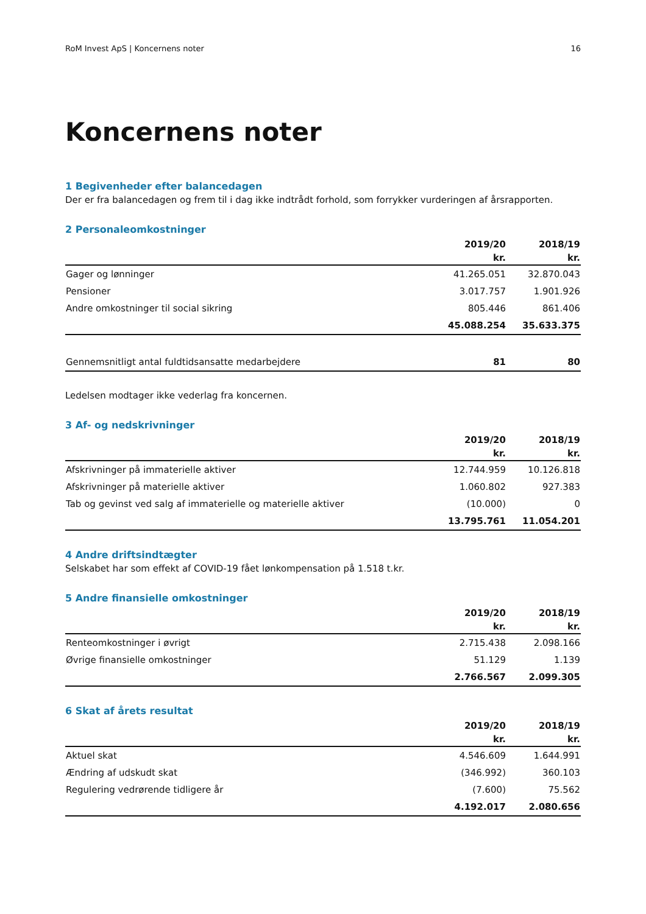RoM Invest ApS | Koncernens noter 16
Koncernens noter
1 Begivenheder efter balancedagen
Der er fra balancedagen og frem til i dag ikke indtrådt forhold, som forrykker vurderingen af årsrapporten.
2 Personaleomkostninger
| | 2019/20 | 2018/19 |
| --- | --- | --- |
| | kr. | kr. |
| Gager og lønninger | 41.265.051 | 32.870.043 |
| Pensioner | 3.017.757 | 1.901.926 |
| Andre omkostninger til social sikring | 805.446 | 861.406 |
| | 45.088.254 | 35.633.375 |
| Gennemsnitligt antal fuldtidsansatte medarbejdere | 81 | 80 |
Ledelsen modtager ikke vederlag fra koncernen.
3 Af- og nedskrivninger
| | 2019/20 | 2018/19 |
| --- | --- | --- |
| | kr. | kr. |
| Afskrivninger på immaterielle aktiver | 12.744.959 | 10.126.818 |
| Afskrivninger på materielle aktiver | 1.060.802 | 927.383 |
| Tab og gevinst ved salg af immaterielle og materielle aktiver | (10.000) | 0 |
| | 13.795.761 | 11.054.201 |
4 Andre driftsindtægter
Selskabet har som effekt af COVID-19 fået lønkompensation på 1.518 t.kr.
5 Andre finansielle omkostninger
| | 2019/20 | 2018/19 |
| --- | --- | --- |
| | kr. | kr. |
| Renteomkostninger i øvrigt | 2.715.438 | 2.098.166 |
| Øvrige finansielle omkostninger | 51.129 | 1.139 |
| | 2.766.567 | 2.099.305 |
6 Skat af årets resultat
| | 2019/20 | 2018/19 |
| --- | --- | --- |
| | kr. | kr. |
| Aktuel skat | 4.546.609 | 1.644.991 |
| Ændring af udskudt skat | (346.992) | 360.103 |
| Regulering vedrørende tidligere år | (7.600) | 75.562 |
| | 4.192.017 | 2.080.656 |